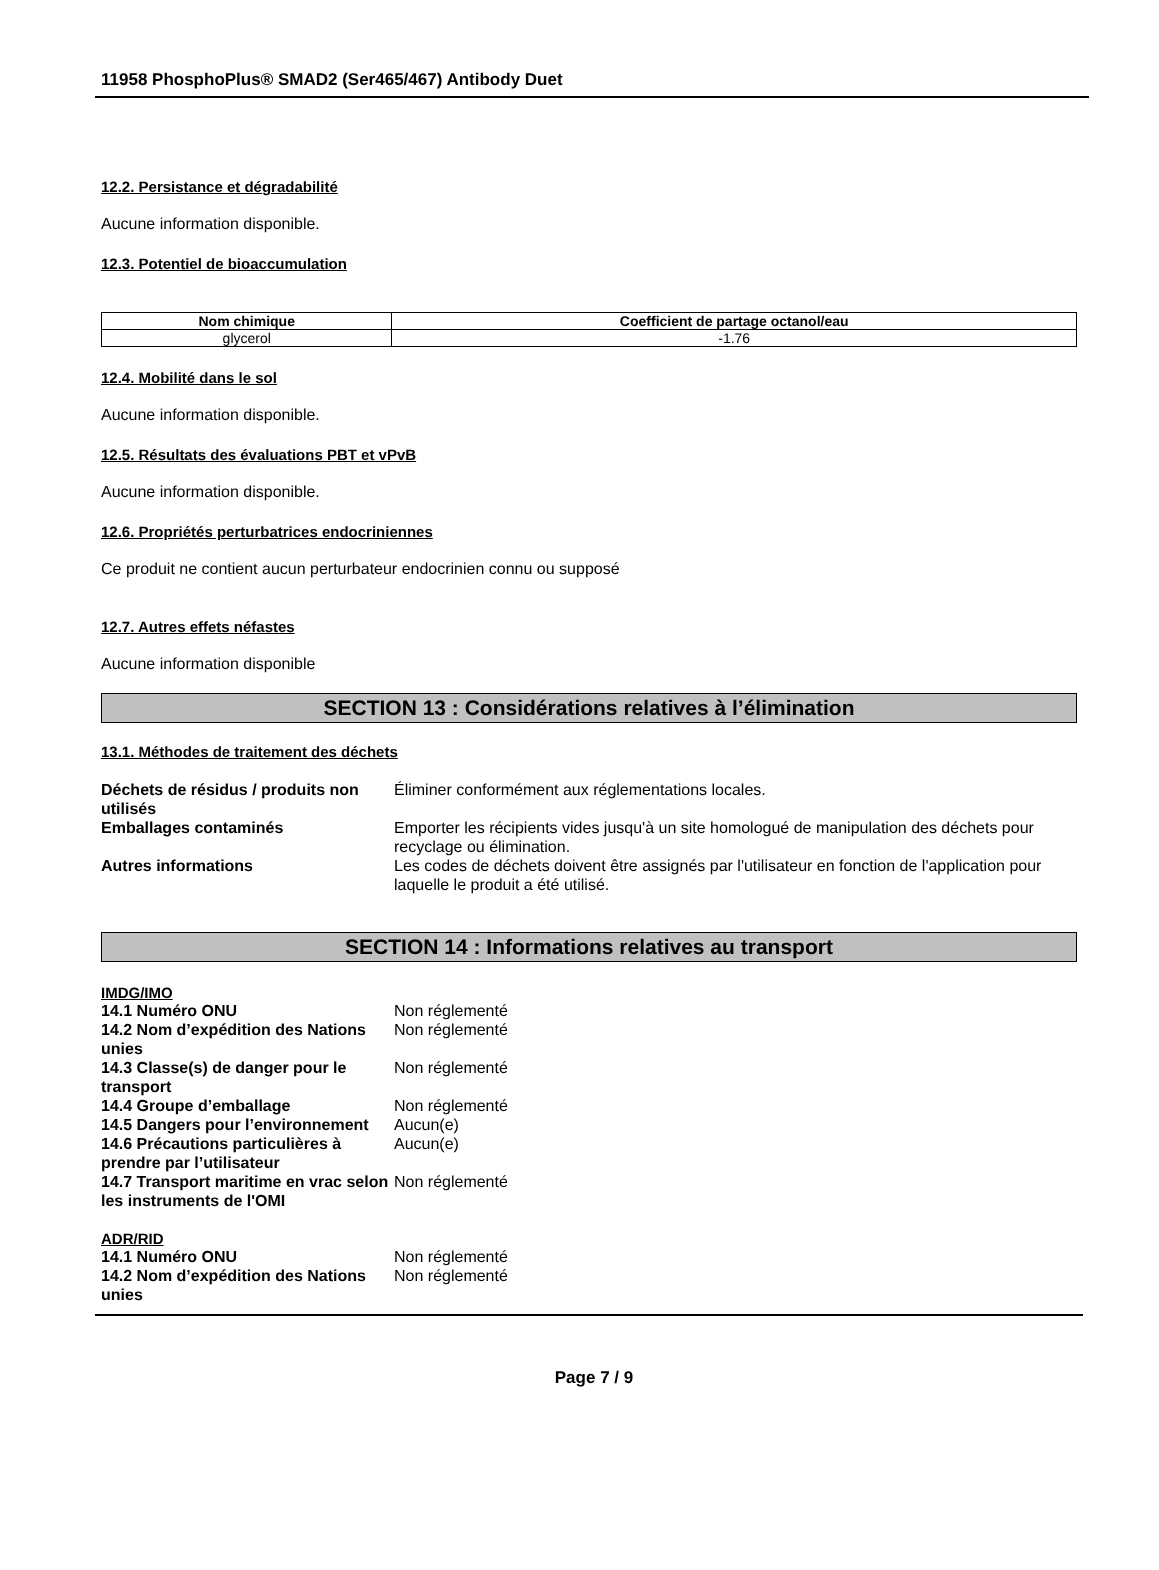11958 PhosphoPlus® SMAD2 (Ser465/467) Antibody Duet
12.2. Persistance et dégradabilité
Aucune information disponible.
12.3. Potentiel de bioaccumulation
| Nom chimique | Coefficient de partage octanol/eau |
| --- | --- |
| glycerol | -1.76 |
12.4. Mobilité dans le sol
Aucune information disponible.
12.5. Résultats des évaluations PBT et vPvB
Aucune information disponible.
12.6. Propriétés perturbatrices endocriniennes
Ce produit ne contient aucun perturbateur endocrinien connu ou supposé
12.7. Autres effets néfastes
Aucune information disponible
SECTION 13 : Considérations relatives à l’élimination
13.1. Méthodes de traitement des déchets
| Déchets de résidus / produits non utilisés | Éliminer conformément aux réglementations locales. |
| Emballages contaminés | Emporter les récipients vides jusqu'à un site homologué de manipulation des déchets pour recyclage ou élimination. |
| Autres informations | Les codes de déchets doivent être assignés par l'utilisateur en fonction de l'application pour laquelle le produit a été utilisé. |
SECTION 14 : Informations relatives au transport
IMDG/IMO
| 14.1 Numéro ONU | Non réglementé |
| 14.2 Nom d’expédition des Nations unies | Non réglementé |
| 14.3 Classe(s) de danger pour le transport | Non réglementé |
| 14.4 Groupe d’emballage | Non réglementé |
| 14.5 Dangers pour l’environnement | Aucun(e) |
| 14.6 Précautions particulières à prendre par l’utilisateur | Aucun(e) |
| 14.7 Transport maritime en vrac selon les instruments de l'OMI | Non réglementé |
ADR/RID
| 14.1 Numéro ONU | Non réglementé |
| 14.2 Nom d’expédition des Nations unies | Non réglementé |
Page 7 / 9